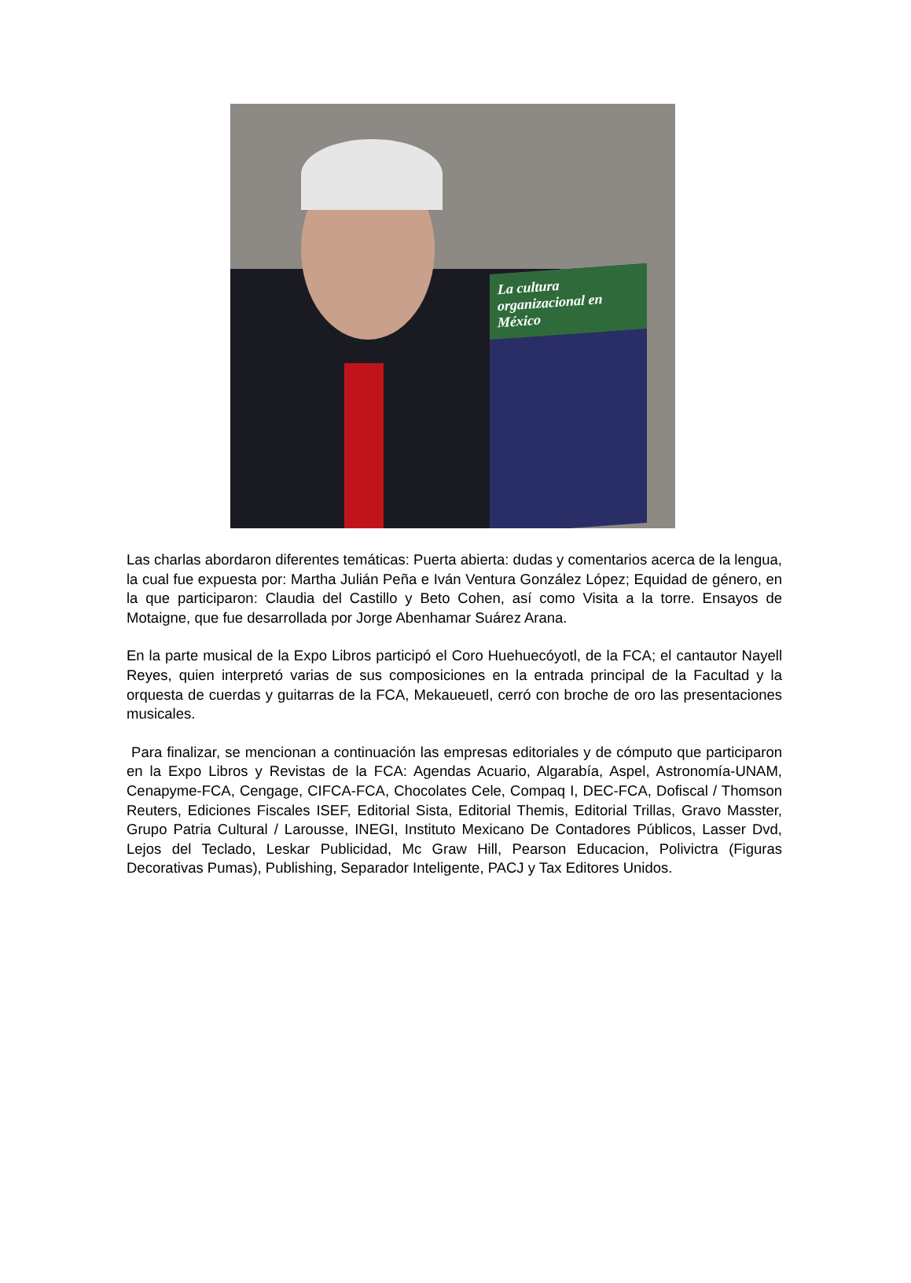La cultura organizacional en México
Las charlas abordaron diferentes temáticas: Puerta abierta: dudas y comentarios acerca de la lengua, la cual fue expuesta por: Martha Julián Peña e Iván Ventura González López; Equidad de género, en la que participaron: Claudia del Castillo y Beto Cohen, así como Visita a la torre. Ensayos de Motaigne, que fue desarrollada por Jorge Abenhamar Suárez Arana.
En la parte musical de la Expo Libros participó el Coro Huehuecóyotl, de la FCA; el cantautor Nayell Reyes, quien interpretó varias de sus composiciones en la entrada principal de la Facultad y la orquesta de cuerdas y guitarras de la FCA, Mekaueuetl, cerró con broche de oro las presentaciones musicales.
Para finalizar, se mencionan a continuación las empresas editoriales y de cómputo que participaron en la Expo Libros y Revistas de la FCA: Agendas Acuario, Algarabía, Aspel, Astronomía-UNAM, Cenapyme-FCA, Cengage, CIFCA-FCA, Chocolates Cele, Compaq I, DEC-FCA, Dofiscal / Thomson Reuters, Ediciones Fiscales ISEF, Editorial Sista, Editorial Themis, Editorial Trillas, Gravo Masster, Grupo Patria Cultural / Larousse, INEGI, Instituto Mexicano De Contadores Públicos, Lasser Dvd, Lejos del Teclado, Leskar Publicidad, Mc Graw Hill, Pearson Educacion, Polivictra (Figuras Decorativas Pumas), Publishing, Separador Inteligente, PACJ y Tax Editores Unidos.